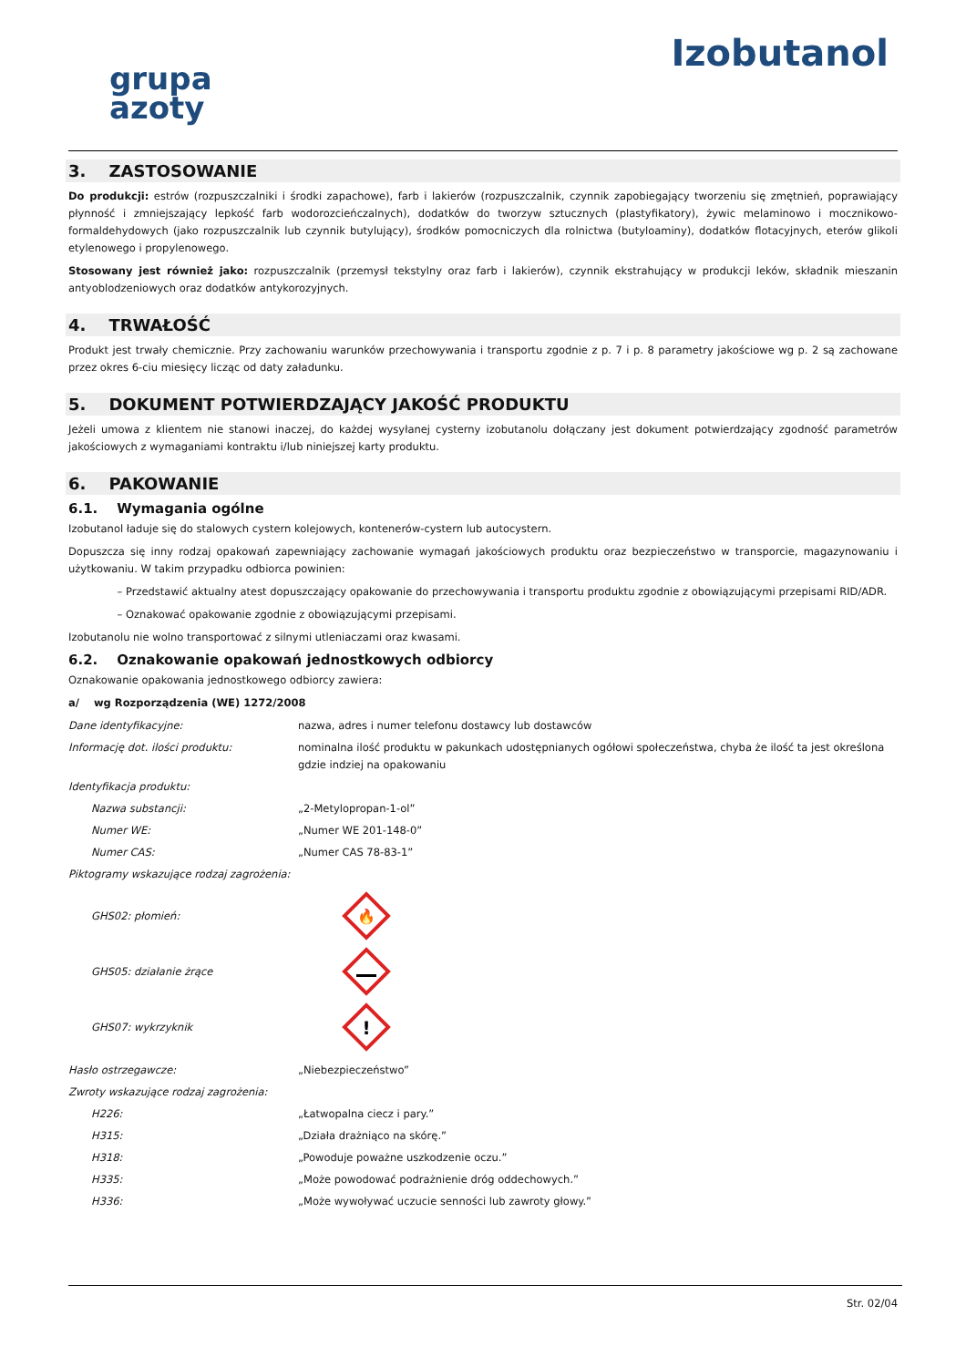grupa
azoty
Izobutanol
3. ZASTOSOWANIE
Do produkcji: estrów (rozpuszczalniki i środki zapachowe), farb i lakierów (rozpuszczalnik, czynnik zapobiegający tworzeniu się zmętnień, poprawiający płynność i zmniejszający lepkość farb wodorozcieńczalnych), dodatków do tworzyw sztucznych (plastyfikatory), żywic melaminowo i mocznikowo-formaldehydowych (jako rozpuszczalnik lub czynnik butylujący), środków pomocniczych dla rolnictwa (butyloaminy), dodatków flotacyjnych, eterów glikoli etylenowego i propylenowego.
Stosowany jest również jako: rozpuszczalnik (przemysł tekstylny oraz farb i lakierów), czynnik ekstrahujący w produkcji leków, składnik mieszanin antyoblodzeniowych oraz dodatków antykorozyjnych.
4. TRWAŁOŚĆ
Produkt jest trwały chemicznie. Przy zachowaniu warunków przechowywania i transportu zgodnie z p. 7 i p. 8 parametry jakościowe wg p. 2 są zachowane przez okres 6-ciu miesięcy licząc od daty załadunku.
5. DOKUMENT POTWIERDZAJĄCY JAKOŚĆ PRODUKTU
Jeżeli umowa z klientem nie stanowi inaczej, do każdej wysyłanej cysterny izobutanolu dołączany jest dokument potwierdzający zgodność parametrów jakościowych z wymaganiami kontraktu i/lub niniejszej karty produktu.
6. PAKOWANIE
6.1. Wymagania ogólne
Izobutanol ładuje się do stalowych cystern kolejowych, kontenerów-cystern lub autocystern.
Dopuszcza się inny rodzaj opakowań zapewniający zachowanie wymagań jakościowych produktu oraz bezpieczeństwo w transporcie, magazynowaniu i użytkowaniu. W takim przypadku odbiorca powinien:
Przedstawić aktualny atest dopuszczający opakowanie do przechowywania i transportu produktu zgodnie z obowiązującymi przepisami RID/ADR.
Oznakować opakowanie zgodnie z obowiązującymi przepisami.
Izobutanolu nie wolno transportować z silnymi utleniaczami oraz kwasami.
6.2. Oznakowanie opakowań jednostkowych odbiorcy
Oznakowanie opakowania jednostkowego odbiorcy zawiera:
a/ wg Rozporządzenia (WE) 1272/2008
Dane identyfikacyjne: nazwa, adres i numer telefonu dostawcy lub dostawców
Informację dot. ilości produktu: nominalna ilość produktu w pakunkach udostępnianych ogółowi społeczeństwa, chyba że ilość ta jest określona gdzie indziej na opakowaniu
Identyfikacja produktu:
Nazwa substancji: „2-Metylopropan-1-ol”
Numer WE: „Numer WE 201-148-0”
Numer CAS: „Numer CAS 78-83-1”
Piktogramy wskazujące rodzaj zagrożenia:
GHS02: płomień:
🔥
GHS05: działanie żrące
GHS07: wykrzyknik
!
Hasło ostrzegawcze: „Niebezpieczeństwo”
Zwroty wskazujące rodzaj zagrożenia:
H226: „Łatwopalna ciecz i pary.”
H315: „Działa drażniąco na skórę.”
H318: „Powoduje poważne uszkodzenie oczu.”
H335: „Może powodować podrażnienie dróg oddechowych.”
H336: „Może wywoływać uczucie senności lub zawroty głowy.”
Str. 02/04